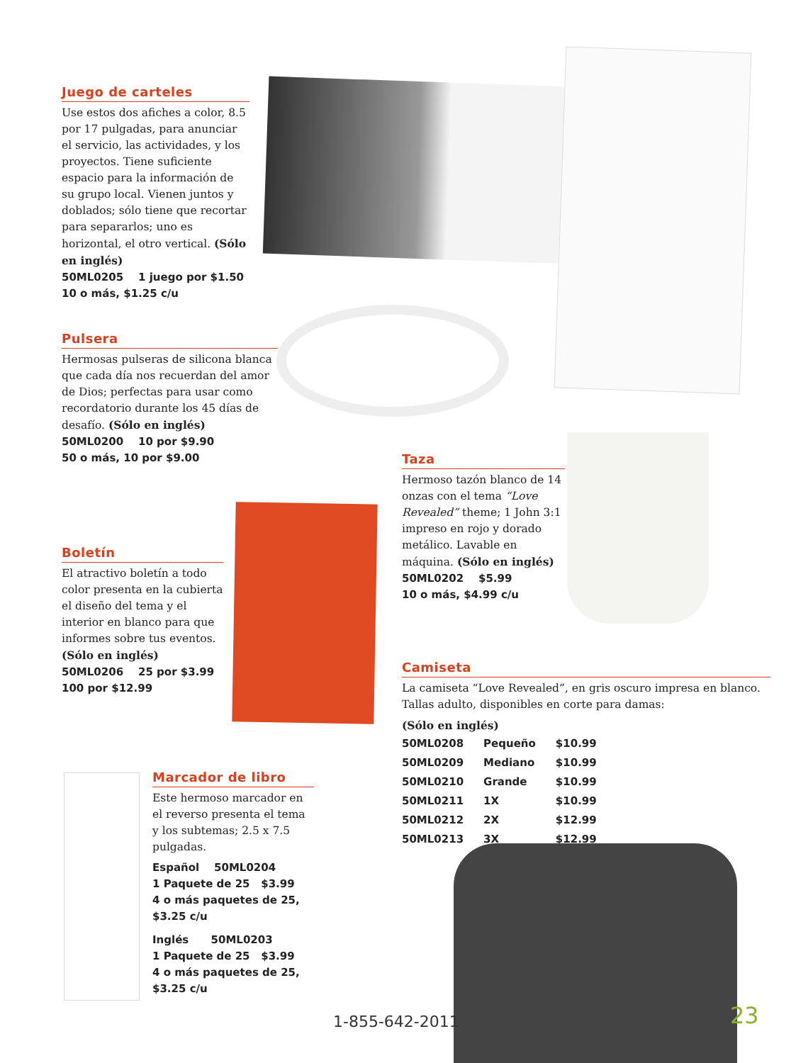Juego de carteles
Use estos dos afiches a color, 8.5 por 17 pulgadas, para anunciar el servicio, las actividades, y los proyectos. Tiene suficiente espacio para la información de su grupo local. Vienen juntos y doblados; sólo tiene que recortar para separarlos; uno es horizontal, el otro vertical. (Sólo en inglés)
50ML0205 1 juego por $1.50
10 o más, $1.25 c/u
Pulsera
Hermosas pulseras de silicona blanca que cada día nos recuerdan del amor de Dios; perfectas para usar como recordatorio durante los 45 días de desafío. (Sólo en inglés)
50ML0200 10 por $9.90
50 o más, 10 por $9.00
Taza
Hermoso tazón blanco de 14 onzas con el tema “Love Revealed” theme; 1 John 3:1 impreso en rojo y dorado metálico. Lavable en máquina. (Sólo en inglés)
50ML0202 $5.99
10 o más, $4.99 c/u
Boletín
El atractivo boletín a todo color presenta en la cubierta el diseño del tema y el interior en blanco para que informes sobre tus eventos.
(Sólo en inglés)
50ML0206 25 por $3.99
100 por $12.99
Camiseta
La camiseta “Love Revealed”, en gris oscuro impresa en blanco. Tallas adulto, disponibles en corte para damas:
(Sólo en inglés)
| 50ML0208 | Pequeño | $10.99 |
| 50ML0209 | Mediano | $10.99 |
| 50ML0210 | Grande | $10.99 |
| 50ML0211 | 1X | $10.99 |
| 50ML0212 | 2X | $12.99 |
| 50ML0213 | 3X | $12.99 |
Marcador de libro
Este hermoso marcador en el reverso presenta el tema y los subtemas; 2.5 x 7.5 pulgadas.
Español 50ML0204
1 Paquete de 25 $3.99
4 o más paquetes de 25, $3.25 c/u
Inglés 50ML0203
1 Paquete de 25 $3.99
4 o más paquetes de 25, $3.25 c/u
1-855-642-2011 23